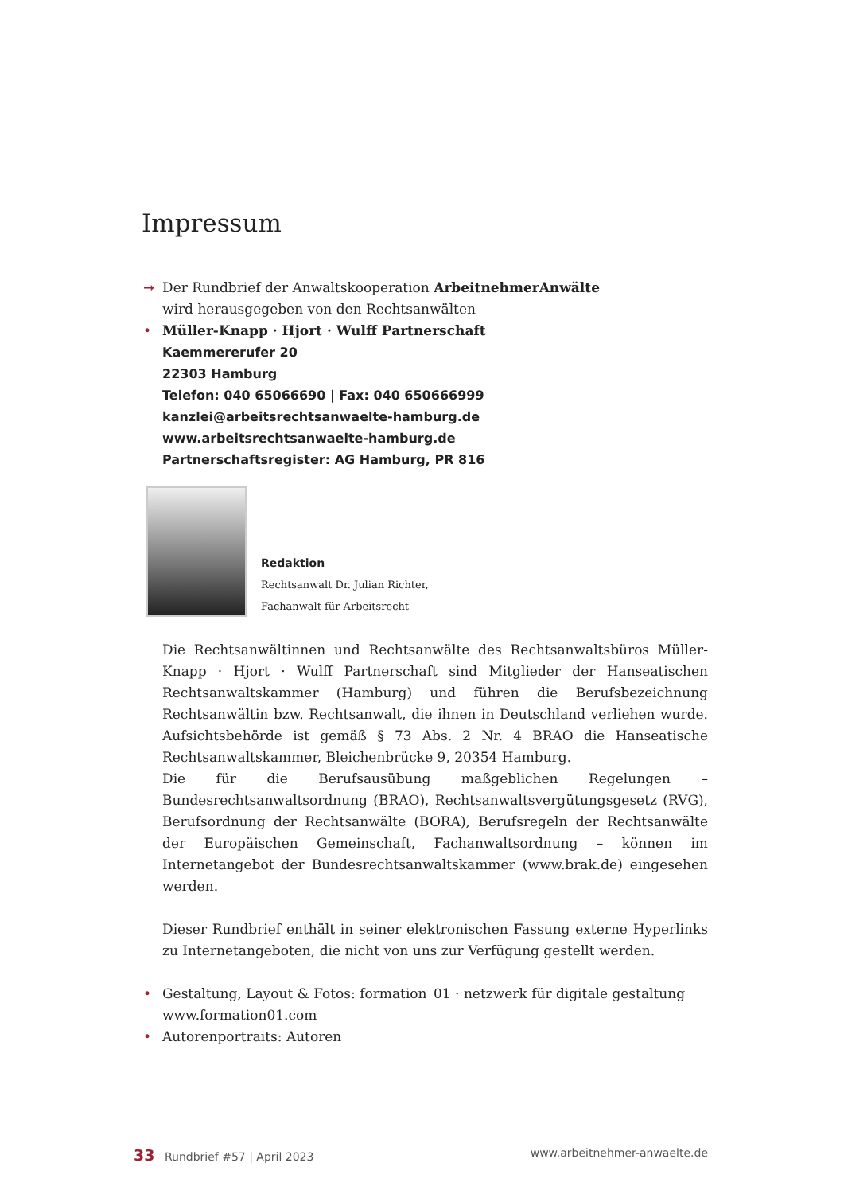Impressum
➞ Der Rundbrief der Anwaltskooperation ArbeitnehmerAnwälte
wird herausgegeben von den Rechtsanwälten
• Müller-Knapp · Hjort · Wulff Partnerschaft
Kaemmererufer 20
22303 Hamburg
Telefon: 040 65066690 | Fax: 040 650666999
kanzlei@arbeitsrechtsanwaelte-hamburg.de
www.arbeitsrechtsanwaelte-hamburg.de
Partnerschaftsregister: AG Hamburg, PR 816
Redaktion
Rechtsanwalt Dr. Julian Richter,
Fachanwalt für Arbeitsrecht
Die Rechtsanwältinnen und Rechtsanwälte des Rechtsanwaltsbüros Müller-Knapp · Hjort · Wulff Partnerschaft sind Mitglieder der Hanseatischen Rechtsanwaltskammer (Hamburg) und führen die Berufsbezeichnung Rechtsanwältin bzw. Rechtsanwalt, die ihnen in Deutschland verliehen wurde. Aufsichtsbehörde ist gemäß § 73 Abs. 2 Nr. 4 BRAO die Hanseatische Rechtsanwaltskammer, Bleichenbrücke 9, 20354 Hamburg.
Die für die Berufsausübung maßgeblichen Regelungen – Bundesrechtsanwaltsordnung (BRAO), Rechtsanwaltsvergütungsgesetz (RVG), Berufsordnung der Rechtsanwälte (BORA), Berufsregeln der Rechtsanwälte der Europäischen Gemeinschaft, Fachanwaltsordnung – können im Internetangebot der Bundesrechtsanwaltskammer (www.brak.de) eingesehen werden.
Dieser Rundbrief enthält in seiner elektronischen Fassung externe Hyperlinks zu Internetangeboten, die nicht von uns zur Verfügung gestellt werden.
• Gestaltung, Layout & Fotos: formation_01 · netzwerk für digitale gestaltung
www.formation01.com
• Autorenportraits: Autoren
33 Rundbrief #57 | April 2023 www.arbeitnehmer-anwaelte.de